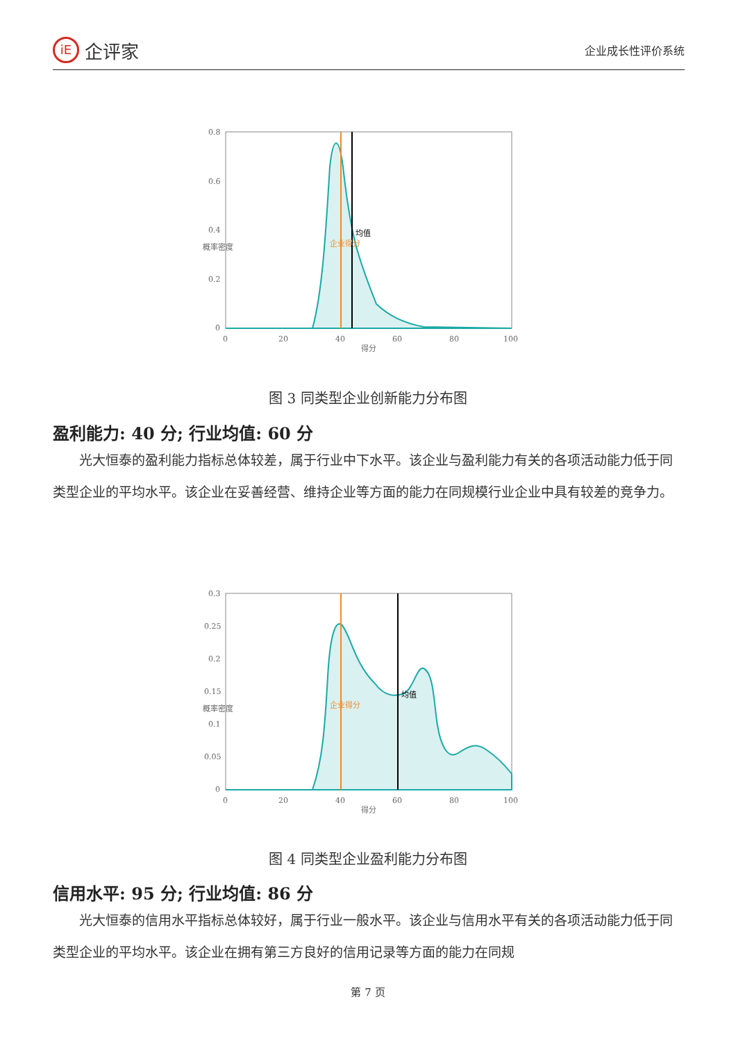iE 企评家
企业成长性评价系统
0.8
0.6
0.4
0.2
0
0
20
40
60
80
100
得分
概率密度
企业得分
均值
图 3 同类型企业创新能力分布图
盈利能力: 40 分; 行业均值: 60 分
光大恒泰的盈利能力指标总体较差，属于行业中下水平。该企业与盈利能力有关的各项活动能力低于同类型企业的平均水平。该企业在妥善经营、维持企业等方面的能力在同规模行业企业中具有较差的竞争力。
0.3
0.25
0.2
0.15
0.1
0.05
0
0
20
40
60
80
100
得分
概率密度
企业得分
均值
图 4 同类型企业盈利能力分布图
信用水平: 95 分; 行业均值: 86 分
光大恒泰的信用水平指标总体较好，属于行业一般水平。该企业与信用水平有关的各项活动能力低于同类型企业的平均水平。该企业在拥有第三方良好的信用记录等方面的能力在同规
第 7 页